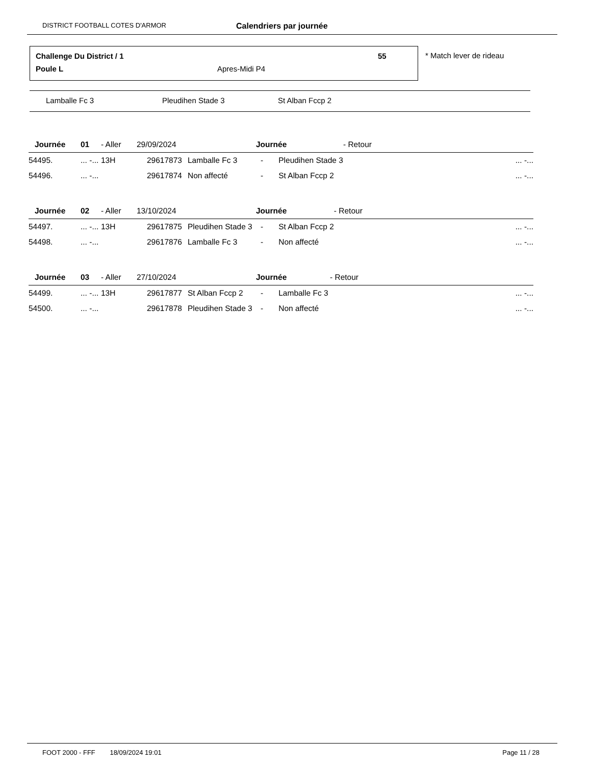DISTRICT FOOTBALL COTES D'ARMOR Calendriers par journée
Challenge Du District / 1 55
Poule L Apres-Midi P4
* Match lever de rideau
Lamballe Fc 3 Pleudihen Stade 3 St Alban Fccp 2
| Journée | 01 | - Aller | 29/09/2024 | | Journée | - Retour | |
| --- | --- | --- | --- | --- | --- | --- | --- |
| 54495. | ... -... | 13H | 29617873 | Lamballe Fc 3 | - Pleudihen Stade 3 | | ... -... |
| 54496. | ... -... | | 29617874 | Non affecté | - St Alban Fccp 2 | | ... -... |
| Journée | 02 | - Aller | 13/10/2024 | | Journée | - Retour | |
| --- | --- | --- | --- | --- | --- | --- | --- |
| 54497. | ... -... | 13H | 29617875 | Pleudihen Stade 3 | - St Alban Fccp 2 | | ... -... |
| 54498. | ... -... | | 29617876 | Lamballe Fc 3 | - Non affecté | | ... -... |
| Journée | 03 | - Aller | 27/10/2024 | | Journée | - Retour | |
| --- | --- | --- | --- | --- | --- | --- | --- |
| 54499. | ... -... | 13H | 29617877 | St Alban Fccp 2 | - Lamballe Fc 3 | | ... -... |
| 54500. | ... -... | | 29617878 | Pleudihen Stade 3 | - Non affecté | | ... -... |
FOOT 2000 - FFF 18/09/2024 19:01 Page 11 / 28